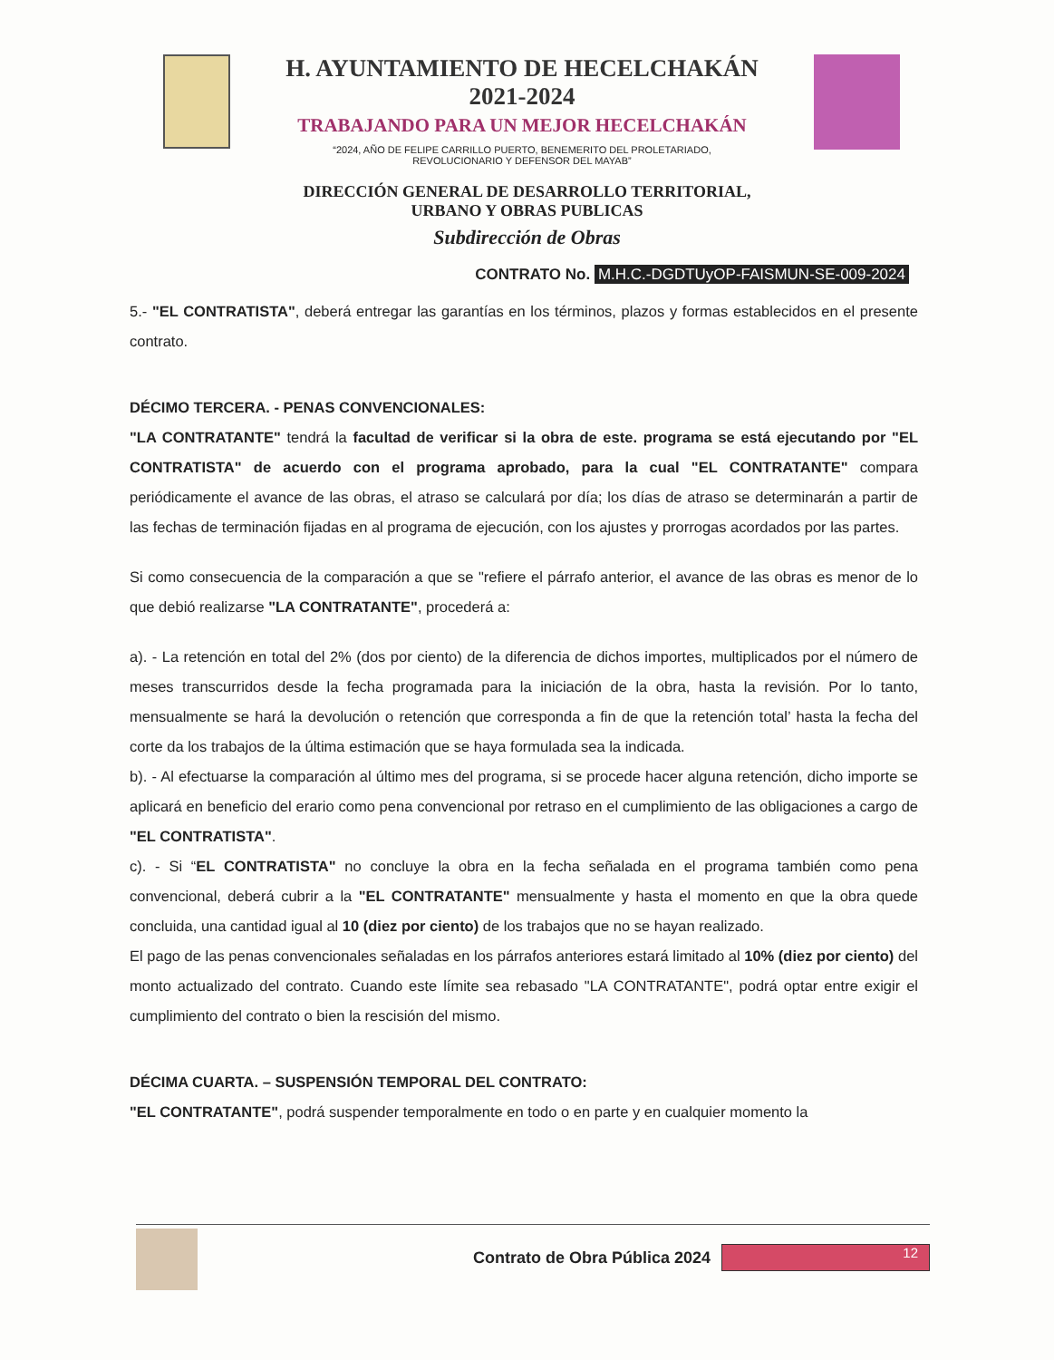H. AYUNTAMIENTO DE HECELCHAKÁN
2021-2024
TRABAJANDO PARA UN MEJOR HECELCHAKÁN
“2024, AÑO DE FELIPE CARRILLO PUERTO, BENEMERITO DEL PROLETARIADO,
REVOLUCIONARIO Y DEFENSOR DEL MAYAB”
DIRECCIÓN GENERAL DE DESARROLLO TERRITORIAL,
URBANO Y OBRAS PUBLICAS
Subdirección de Obras
CONTRATO No. M.H.C.-DGDTUyOP-FAISMUN-SE-009-2024
5.- "EL CONTRATISTA", deberá entregar las garantías en los términos, plazos y formas establecidos en el presente contrato.
DÉCIMO TERCERA. - PENAS CONVENCIONALES:
"LA CONTRATANTE" tendrá la facultad de verificar si la obra de este. programa se está ejecutando por "EL CONTRATISTA" de acuerdo con el programa aprobado, para la cual "EL CONTRATANTE" compara periódicamente el avance de las obras, el atraso se calculará por día; los días de atraso se determinarán a partir de las fechas de terminación fijadas en al programa de ejecución, con los ajustes y prorrogas acordados por las partes.
Si como consecuencia de la comparación a que se "refiere el párrafo anterior, el avance de las obras es menor de lo que debió realizarse "LA CONTRATANTE", procederá a:
a). - La retención en total del 2% (dos por ciento) de la diferencia de dichos importes, multiplicados por el número de meses transcurridos desde la fecha programada para la iniciación de la obra, hasta la revisión. Por lo tanto, mensualmente se hará la devolución o retención que corresponda a fin de que la retención total’ hasta la fecha del corte da los trabajos de la última estimación que se haya formulada sea la indicada.
b). - Al efectuarse la comparación al último mes del programa, si se procede hacer alguna retención, dicho importe se aplicará en beneficio del erario como pena convencional por retraso en el cumplimiento de las obligaciones a cargo de "EL CONTRATISTA".
c). - Si “EL CONTRATISTA" no concluye la obra en la fecha señalada en el programa también como pena convencional, deberá cubrir a la "EL CONTRATANTE" mensualmente y hasta el momento en que la obra quede concluida, una cantidad igual al 10 (diez por ciento) de los trabajos que no se hayan realizado.
El pago de las penas convencionales señaladas en los párrafos anteriores estará limitado al 10% (diez por ciento) del monto actualizado del contrato. Cuando este límite sea rebasado "LA CONTRATANTE", podrá optar entre exigir el cumplimiento del contrato o bien la rescisión del mismo.
DÉCIMA CUARTA. – SUSPENSIÓN TEMPORAL DEL CONTRATO:
"EL CONTRATANTE", podrá suspender temporalmente en todo o en parte y en cualquier momento la
Contrato de Obra Pública 2024
12